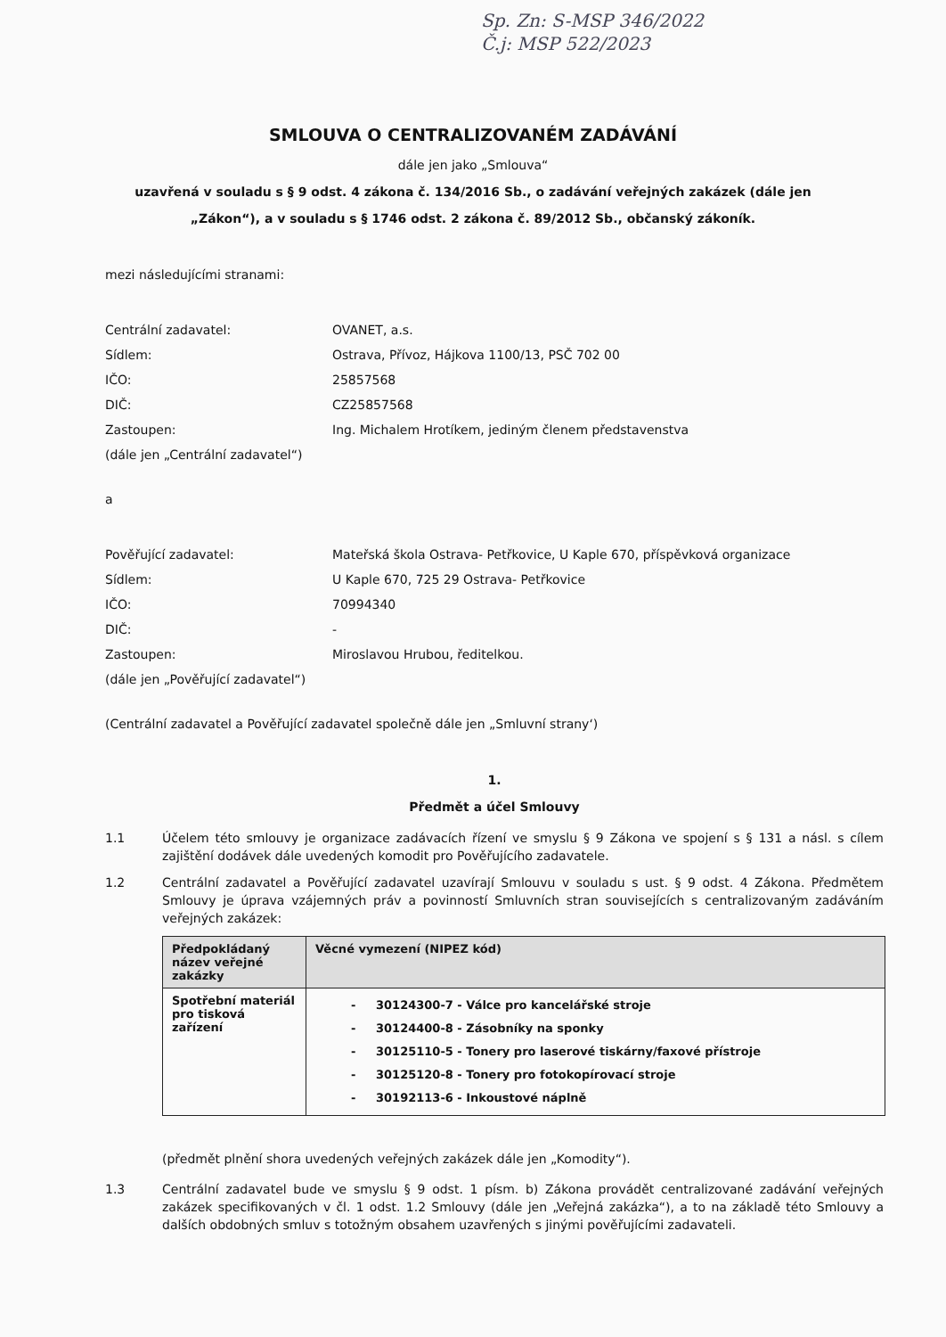Sp. Zn: S-MSP 346/2022
Č.j: MSP 522/2023
SMLOUVA O CENTRALIZOVANÉM ZADÁVÁNÍ
dále jen jako „Smlouva“
uzavřená v souladu s § 9 odst. 4 zákona č. 134/2016 Sb., o zadávání veřejných zakázek (dále jen
„Zákon“), a v souladu s § 1746 odst. 2 zákona č. 89/2012 Sb., občanský zákoník.
mezi následujícími stranami:
Centrální zadavatel: OVANET, a.s. Sídlem: Ostrava, Přívoz, Hájkova 1100/13, PSČ 702 00 IČO: 25857568 DIČ: CZ25857568 Zastoupen: Ing. Michalem Hrotíkem, jediným členem představenstva (dále jen „Centrální zadavatel“)
a
Pověřující zadavatel: Mateřská škola Ostrava- Petřkovice, U Kaple 670, příspěvková organizace Sídlem: U Kaple 670, 725 29 Ostrava- Petřkovice IČO: 70994340 DIČ: - Zastoupen: Miroslavou Hrubou, ředitelkou. (dále jen „Pověřující zadavatel“)
(Centrální zadavatel a Pověřující zadavatel společně dále jen „Smluvní strany‘)
1.
Předmět a účel Smlouvy
1.1 Účelem této smlouvy je organizace zadávacích řízení ve smyslu § 9 Zákona ve spojení s § 131 a násl. s cílem zajištění dodávek dále uvedených komodit pro Pověřujícího zadavatele.
1.2 Centrální zadavatel a Pověřující zadavatel uzavírají Smlouvu v souladu s ust. § 9 odst. 4 Zákona. Předmětem Smlouvy je úprava vzájemných práv a povinností Smluvních stran souvisejících s centralizovaným zadáváním veřejných zakázek:
| Předpokládaný název veřejné zakázky | Věcné vymezení (NIPEZ kód) |
| --- | --- |
| Spotřební materiál pro tisková zařízení | - 30124300-7 - Válce pro kancelářské stroje - 30124400-8 - Zásobníky na sponky - 30125110-5 - Tonery pro laserové tiskárny/faxové přístroje - 30125120-8 - Tonery pro fotokopírovací stroje - 30192113-6 - Inkoustové náplně |
(předmět plnění shora uvedených veřejných zakázek dále jen „Komodity“).
1.3 Centrální zadavatel bude ve smyslu § 9 odst. 1 písm. b) Zákona provádět centralizované zadávání veřejných zakázek specifikovaných v čl. 1 odst. 1.2 Smlouvy (dále jen „Veřejná zakázka“), a to na základě této Smlouvy a dalších obdobných smluv s totožným obsahem uzavřených s jinými pověřujícími zadavateli.